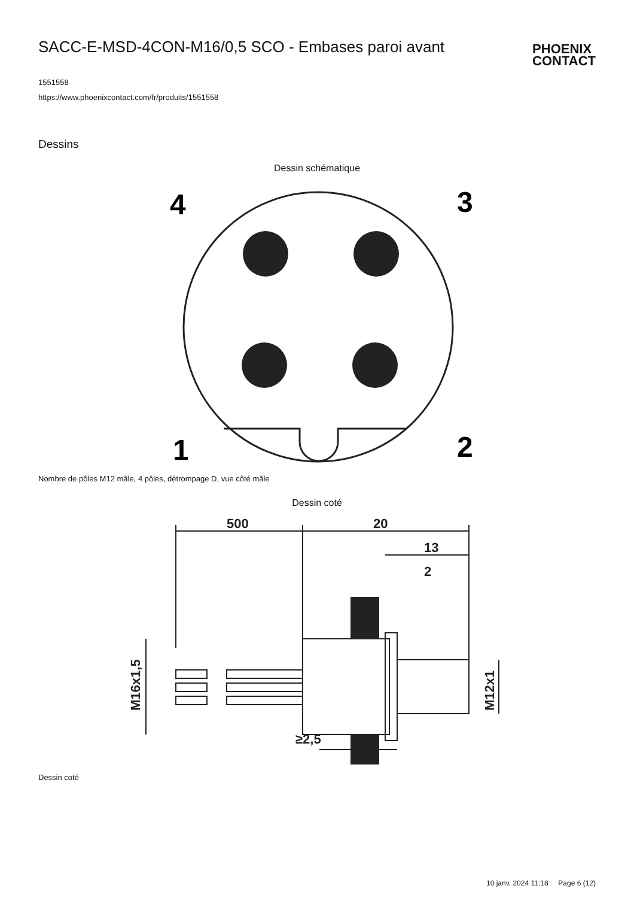SACC-E-MSD-4CON-M16/0,5 SCO - Embases paroi avant
PHOENIX
CONTACT
1551558
https://www.phoenixcontact.com/fr/produits/1551558
Dessins
Dessin schématique
4
3
1
2
Nombre de pôles M12 mâle, 4 pôles, détrompage D, vue côté mâle
Dessin coté
500
20
13
2
≥2,5
M16x1,5
M12x1
Dessin coté
10 janv. 2024 11:18 Page 6 (12)